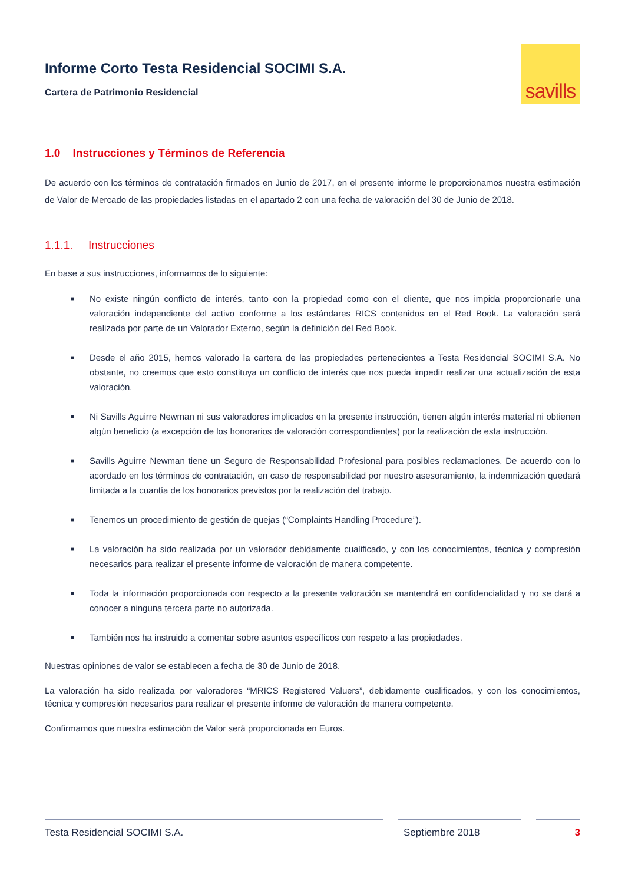Informe Corto Testa Residencial SOCIMI S.A.
Cartera de Patrimonio Residencial
savills
1.0 Instrucciones y Términos de Referencia
De acuerdo con los términos de contratación firmados en Junio de 2017, en el presente informe le proporcionamos nuestra estimación de Valor de Mercado de las propiedades listadas en el apartado 2 con una fecha de valoración del 30 de Junio de 2018.
1.1.1. Instrucciones
En base a sus instrucciones, informamos de lo siguiente:
■ No existe ningún conflicto de interés, tanto con la propiedad como con el cliente, que nos impida proporcionarle una valoración independiente del activo conforme a los estándares RICS contenidos en el Red Book. La valoración será realizada por parte de un Valorador Externo, según la definición del Red Book.
■ Desde el año 2015, hemos valorado la cartera de las propiedades pertenecientes a Testa Residencial SOCIMI S.A. No obstante, no creemos que esto constituya un conflicto de interés que nos pueda impedir realizar una actualización de esta valoración.
■ Ni Savills Aguirre Newman ni sus valoradores implicados en la presente instrucción, tienen algún interés material ni obtienen algún beneficio (a excepción de los honorarios de valoración correspondientes) por la realización de esta instrucción.
■ Savills Aguirre Newman tiene un Seguro de Responsabilidad Profesional para posibles reclamaciones. De acuerdo con lo acordado en los términos de contratación, en caso de responsabilidad por nuestro asesoramiento, la indemnización quedará limitada a la cuantía de los honorarios previstos por la realización del trabajo.
■ Tenemos un procedimiento de gestión de quejas (“Complaints Handling Procedure”).
■ La valoración ha sido realizada por un valorador debidamente cualificado, y con los conocimientos, técnica y compresión necesarios para realizar el presente informe de valoración de manera competente.
■ Toda la información proporcionada con respecto a la presente valoración se mantendrá en confidencialidad y no se dará a conocer a ninguna tercera parte no autorizada.
■ También nos ha instruido a comentar sobre asuntos específicos con respeto a las propiedades.
Nuestras opiniones de valor se establecen a fecha de 30 de Junio de 2018.
La valoración ha sido realizada por valoradores “MRICS Registered Valuers”, debidamente cualificados, y con los conocimientos, técnica y compresión necesarios para realizar el presente informe de valoración de manera competente.
Confirmamos que nuestra estimación de Valor será proporcionada en Euros.
Testa Residencial SOCIMI S.A. Septiembre 2018 3